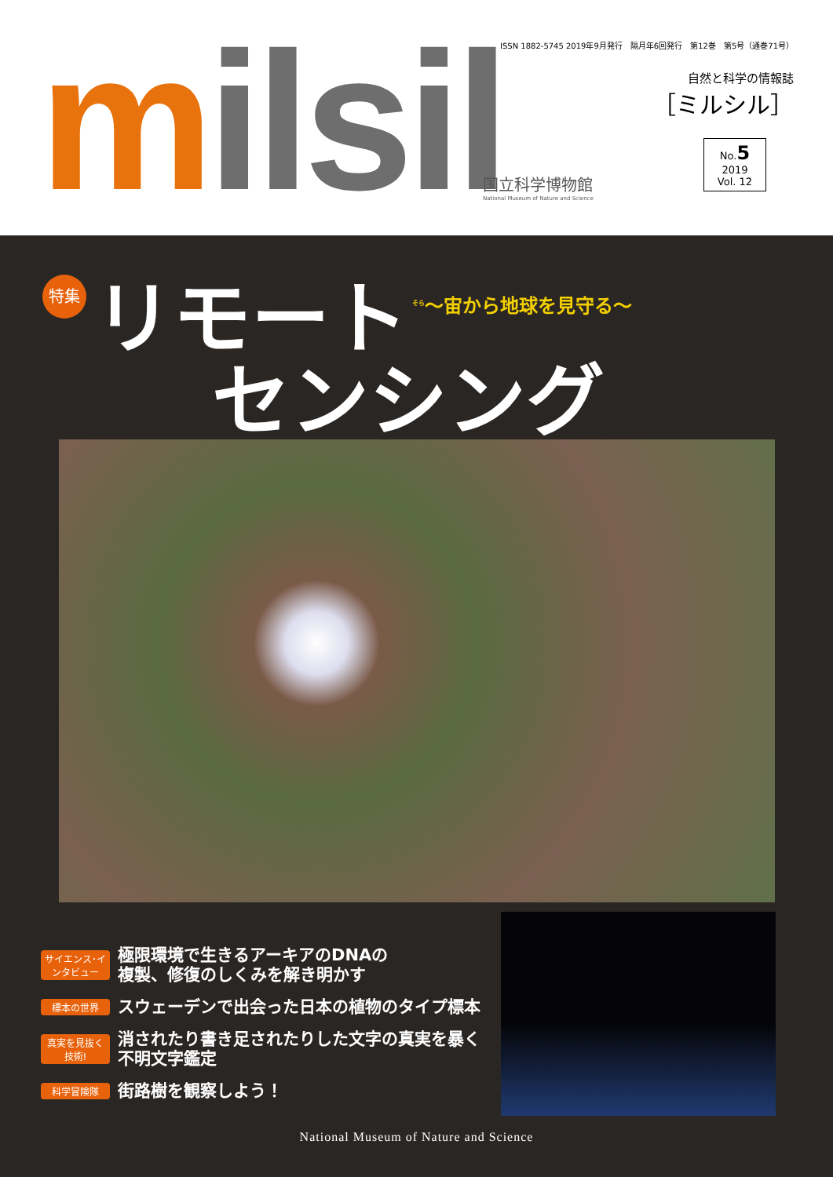mil si l
ISSN 1882-5745 2019年9月発行　隔月年6回発行　第12巻　第5号（通巻71号）
自然と科学の情報誌
［ミルシル］
No.5
2019
Vol. 12
国立科学博物館
National Museum of Nature and Science
特集 リモート <sup>そら</sup>〜宙から地球を見守る〜
センシング
サイエンス･インタビュー 極限環境で生きるアーキアのDNAの
複製、修復のしくみを解き明かす
標本の世界 スウェーデンで出会った日本の植物のタイプ標本
真実を見抜く技術! 消されたり書き足されたりした文字の真実を暴く
不明文字鑑定
科学冒険隊 街路樹を観察しよう！
National Museum of Nature and Science